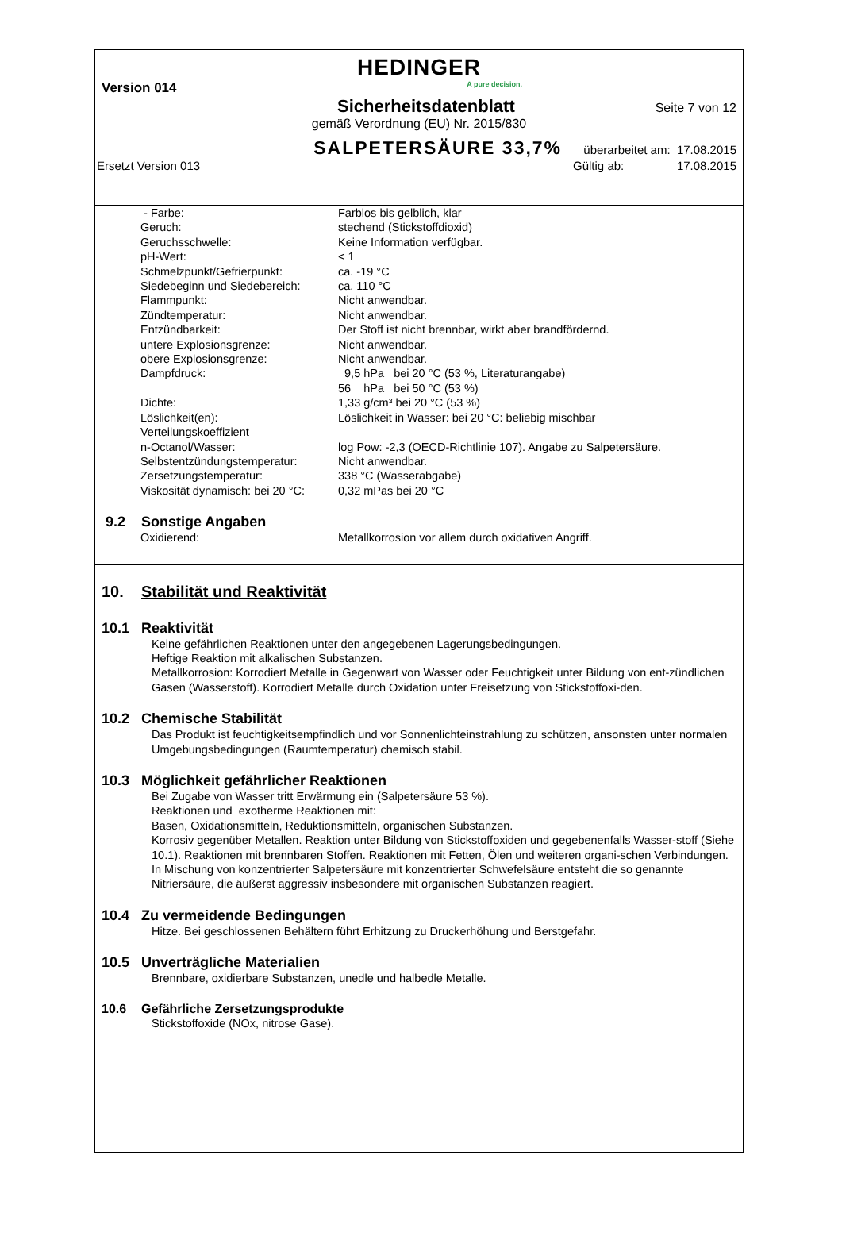HEDINGER
A pure decision.
Version 014
Sicherheitsdatenblatt Seite 7 von 12
gemäß Verordnung (EU) Nr. 2015/830
SALPETERSÄURE 33,7% überarbeitet am: 17.08.2015
Ersetzt Version 013 Gültig ab: 17.08.2015
| - Farbe: | Farblos bis gelblich, klar |
| Geruch: | stechend (Stickstoffdioxid) |
| Geruchsschwelle: | Keine Information verfügbar. |
| pH-Wert: | < 1 |
| Schmelzpunkt/Gefrierpunkt: | ca. -19 °C |
| Siedebeginn und Siedebereich: | ca. 110 °C |
| Flammpunkt: | Nicht anwendbar. |
| Zündtemperatur: | Nicht anwendbar. |
| Entzündbarkeit: | Der Stoff ist nicht brennbar, wirkt aber brandfördernd. |
| untere Explosionsgrenze: | Nicht anwendbar. |
| obere Explosionsgrenze: | Nicht anwendbar. |
| Dampfdruck: | 9,5 hPa bei 20 °C (53 %, Literaturangabe) 56 hPa bei 50 °C (53 %) |
| Dichte: | 1,33 g/cm³ bei 20 °C (53 %) |
| Löslichkeit(en): | Löslichkeit in Wasser: bei 20 °C: beliebig mischbar |
| Verteilungskoeffizient n-Octanol/Wasser: | log Pow: -2,3 (OECD-Richtlinie 107). Angabe zu Salpetersäure. |
| Selbstentzündungstemperatur: | Nicht anwendbar. |
| Zersetzungstemperatur: | 338 °C (Wasserabgabe) |
| Viskosität dynamisch: bei 20 °C: | 0,32 mPas bei 20 °C |
9.2 Sonstige Angaben
| Oxidierend: | Metallkorrosion vor allem durch oxidativen Angriff. |
10. Stabilität und Reaktivität
10.1 Reaktivität
Keine gefährlichen Reaktionen unter den angegebenen Lagerungsbedingungen.
Heftige Reaktion mit alkalischen Substanzen.
Metallkorrosion: Korrodiert Metalle in Gegenwart von Wasser oder Feuchtigkeit unter Bildung von ent-zündlichen Gasen (Wasserstoff). Korrodiert Metalle durch Oxidation unter Freisetzung von Stickstoffoxi-den.
10.2 Chemische Stabilität
Das Produkt ist feuchtigkeitsempfindlich und vor Sonnenlichteinstrahlung zu schützen, ansonsten unter normalen Umgebungsbedingungen (Raumtemperatur) chemisch stabil.
10.3 Möglichkeit gefährlicher Reaktionen
Bei Zugabe von Wasser tritt Erwärmung ein (Salpetersäure 53 %).
Reaktionen und exotherme Reaktionen mit:
Basen, Oxidationsmitteln, Reduktionsmitteln, organischen Substanzen.
Korrosiv gegenüber Metallen. Reaktion unter Bildung von Stickstoffoxiden und gegebenenfalls Wasser-stoff (Siehe 10.1). Reaktionen mit brennbaren Stoffen. Reaktionen mit Fetten, Ölen und weiteren organi-schen Verbindungen.
In Mischung von konzentrierter Salpetersäure mit konzentrierter Schwefelsäure entsteht die so genannte Nitriersäure, die äußerst aggressiv insbesondere mit organischen Substanzen reagiert.
10.4 Zu vermeidende Bedingungen
Hitze. Bei geschlossenen Behältern führt Erhitzung zu Druckerhöhung und Berstgefahr.
10.5 Unverträgliche Materialien
Brennbare, oxidierbare Substanzen, unedle und halbedle Metalle.
10.6 Gefährliche Zersetzungsprodukte
Stickstoffoxide (NOx, nitrose Gase).